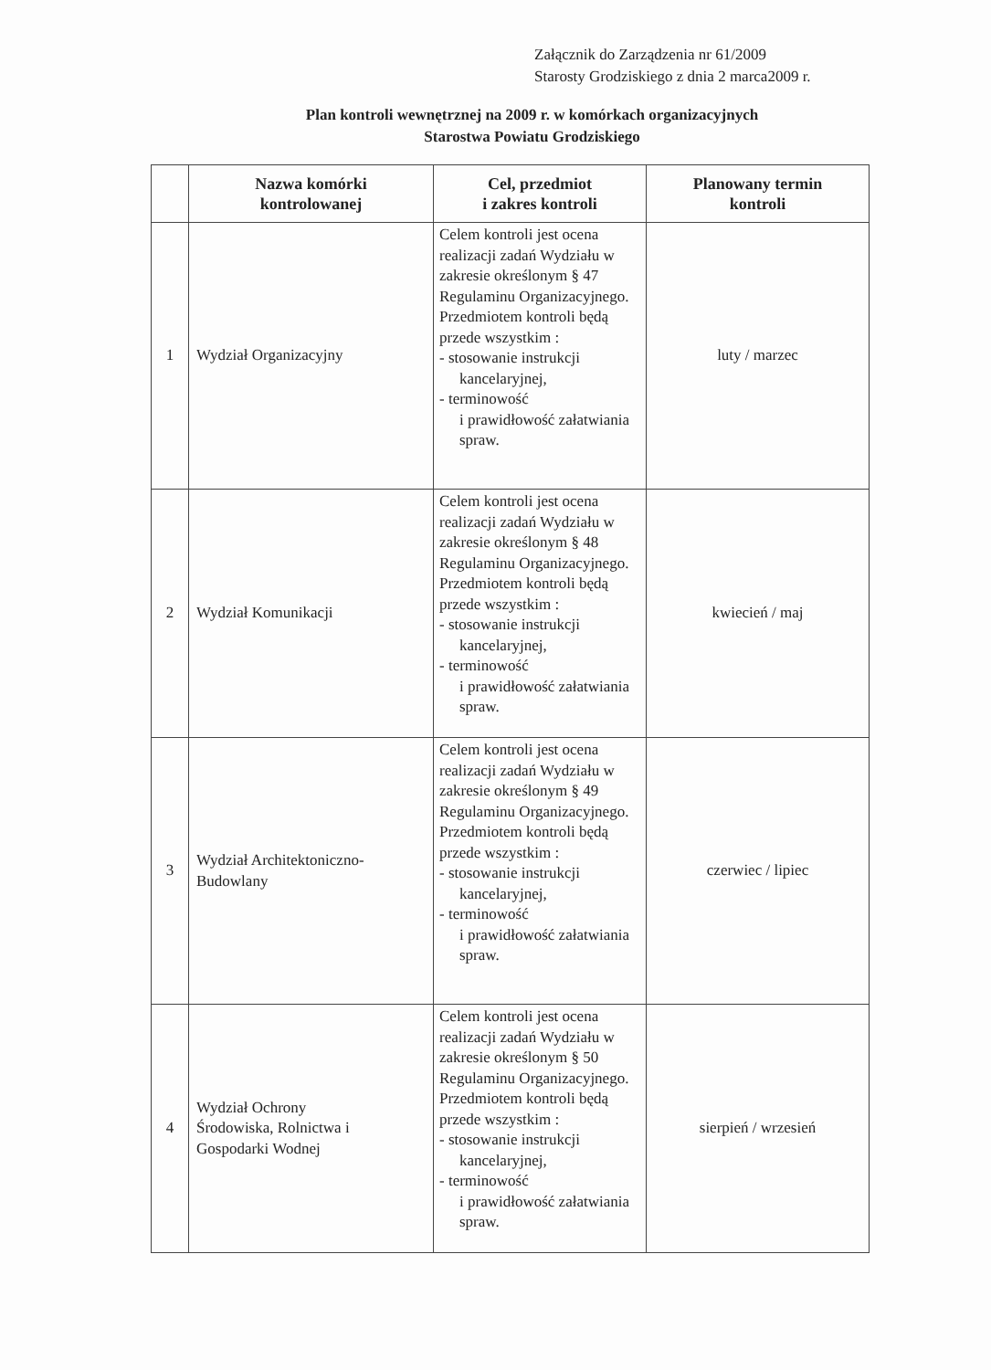Załącznik do Zarządzenia nr 61/2009
Starosty Grodziskiego z dnia 2 marca2009 r.
Plan kontroli wewnętrznej na 2009 r. w komórkach organizacyjnych
Starostwa Powiatu Grodziskiego
| | Nazwa komórki kontrolowanej | Cel, przedmiot i zakres kontroli | Planowany termin kontroli |
| --- | --- | --- | --- |
| 1 | Wydział Organizacyjny | Celem kontroli jest ocena realizacji zadań Wydziału w zakresie określonym § 47 Regulaminu Organizacyjnego. Przedmiotem kontroli będą przede wszystkim : - stosowanie instrukcji kancelaryjnej, - terminowość i prawidłowość załatwiania spraw. | luty / marzec |
| 2 | Wydział Komunikacji | Celem kontroli jest ocena realizacji zadań Wydziału w zakresie określonym § 48 Regulaminu Organizacyjnego. Przedmiotem kontroli będą przede wszystkim : - stosowanie instrukcji kancelaryjnej, - terminowość i prawidłowość załatwiania spraw. | kwiecień / maj |
| 3 | Wydział Architektoniczno- Budowlany | Celem kontroli jest ocena realizacji zadań Wydziału w zakresie określonym § 49 Regulaminu Organizacyjnego. Przedmiotem kontroli będą przede wszystkim : - stosowanie instrukcji kancelaryjnej, - terminowość i prawidłowość załatwiania spraw. | czerwiec / lipiec |
| 4 | Wydział Ochrony Środowiska, Rolnictwa i Gospodarki Wodnej | Celem kontroli jest ocena realizacji zadań Wydziału w zakresie określonym § 50 Regulaminu Organizacyjnego. Przedmiotem kontroli będą przede wszystkim : - stosowanie instrukcji kancelaryjnej, - terminowość i prawidłowość załatwiania spraw. | sierpień / wrzesień |